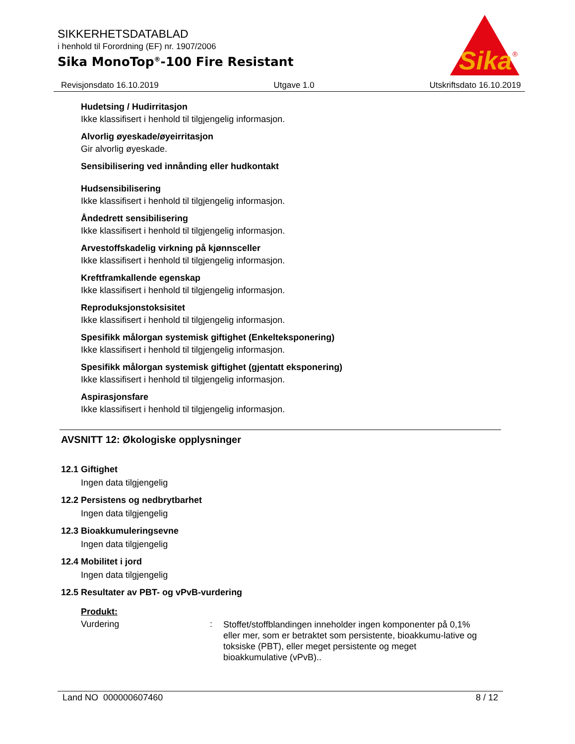SIKKERHETSDATABLAD
i henhold til Forordning (EF) nr. 1907/2006
Sika MonoTop<sup>®</sup>-100 Fire Resistant
Sika
®
Revisjonsdato 16.10.2019 Utgave 1.0 Utskriftsdato 16.10.2019
Hudetsing / Hudirritasjon
Ikke klassifisert i henhold til tilgjengelig informasjon.
Alvorlig øyeskade/øyeirritasjon
Gir alvorlig øyeskade.
Sensibilisering ved innånding eller hudkontakt
Hudsensibilisering
Ikke klassifisert i henhold til tilgjengelig informasjon.
Åndedrett sensibilisering
Ikke klassifisert i henhold til tilgjengelig informasjon.
Arvestoffskadelig virkning på kjønnsceller
Ikke klassifisert i henhold til tilgjengelig informasjon.
Kreftframkallende egenskap
Ikke klassifisert i henhold til tilgjengelig informasjon.
Reproduksjonstoksisitet
Ikke klassifisert i henhold til tilgjengelig informasjon.
Spesifikk målorgan systemisk giftighet (Enkelteksponering)
Ikke klassifisert i henhold til tilgjengelig informasjon.
Spesifikk målorgan systemisk giftighet (gjentatt eksponering)
Ikke klassifisert i henhold til tilgjengelig informasjon.
Aspirasjonsfare
Ikke klassifisert i henhold til tilgjengelig informasjon.
AVSNITT 12: Økologiske opplysninger
12.1 Giftighet
Ingen data tilgjengelig
12.2 Persistens og nedbrytbarhet
Ingen data tilgjengelig
12.3 Bioakkumuleringsevne
Ingen data tilgjengelig
12.4 Mobilitet i jord
Ingen data tilgjengelig
12.5 Resultater av PBT- og vPvB-vurdering
Produkt:
Vurdering: Stoffet/stoffblandingen inneholder ingen komponenter på 0,1% eller mer, som er betraktet som persistente, bioakkumu-lative og toksiske (PBT), eller meget persistente og meget bioakkumulative (vPvB)..
Land NO 000000607460 8 / 12